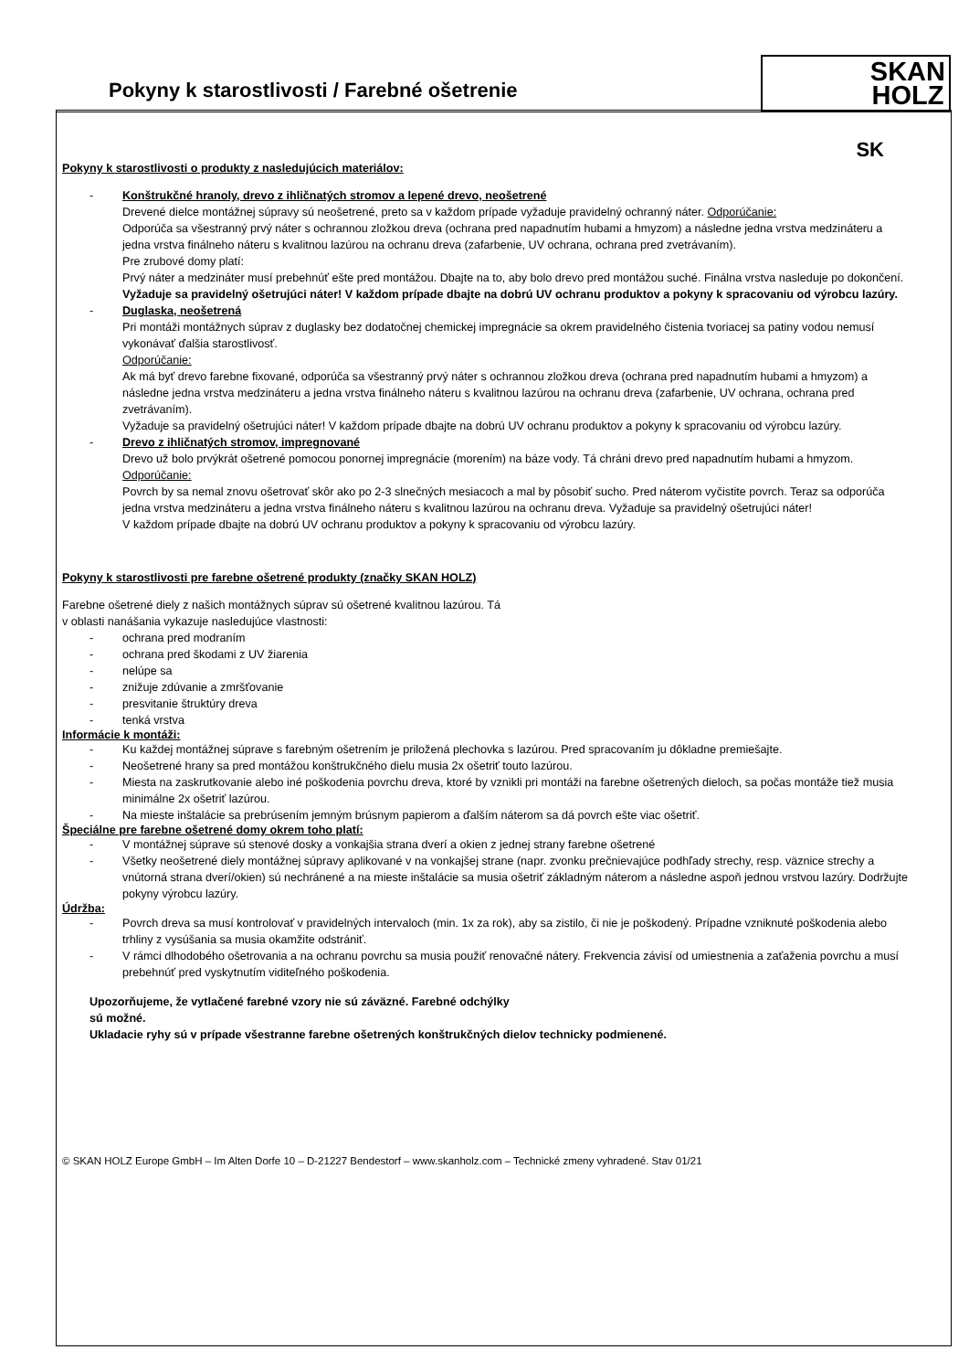Pokyny k starostlivosti / Farebné ošetrenie
SKAN
HOLZ
SK
Pokyny k starostlivosti o produkty z nasledujúcich materiálov:
- Konštrukčné hranoly, drevo z ihličnatých stromov a lepené drevo, neošetrené
Drevené dielce montážnej súpravy sú neošetrené, preto sa v každom prípade vyžaduje pravidelný ochranný náter. Odporúčanie:
Odporúča sa všestranný prvý náter s ochrannou zložkou dreva (ochrana pred napadnutím hubami a hmyzom) a následne jedna vrstva medzináteru a jedna vrstva finálneho náteru s kvalitnou lazúrou na ochranu dreva (zafarbenie, UV ochrana, ochrana pred zvetrávaním).
Pre zrubové domy platí:
Prvý náter a medzináter musí prebehnúť ešte pred montážou. Dbajte na to, aby bolo drevo pred montážou suché. Finálna vrstva nasleduje po dokončení.
Vyžaduje sa pravidelný ošetrujúci náter! V každom prípade dbajte na dobrú UV ochranu produktov a pokyny k spracovaniu od výrobcu lazúry.
- Duglaska, neošetrená
Pri montáži montážnych súprav z duglasky bez dodatočnej chemickej impregnácie sa okrem pravidelného čistenia tvoriacej sa patiny vodou nemusí vykonávať ďalšia starostlivosť.
Odporúčanie:
Ak má byť drevo farebne fixované, odporúča sa všestranný prvý náter s ochrannou zložkou dreva (ochrana pred napadnutím hubami a hmyzom) a následne jedna vrstva medzináteru a jedna vrstva finálneho náteru s kvalitnou lazúrou na ochranu dreva (zafarbenie, UV ochrana, ochrana pred zvetrávaním).
Vyžaduje sa pravidelný ošetrujúci náter! V každom prípade dbajte na dobrú UV ochranu produktov a pokyny k spracovaniu od výrobcu lazúry.
- Drevo z ihličnatých stromov, impregnované
Drevo už bolo prvýkrát ošetrené pomocou ponornej impregnácie (morením) na báze vody. Tá chráni drevo pred napadnutím hubami a hmyzom.
Odporúčanie:
Povrch by sa nemal znovu ošetrovať skôr ako po 2-3 slnečných mesiacoch a mal by pôsobiť sucho. Pred náterom vyčistite povrch. Teraz sa odporúča jedna vrstva medzináteru a jedna vrstva finálneho náteru s kvalitnou lazúrou na ochranu dreva. Vyžaduje sa pravidelný ošetrujúci náter!
V každom prípade dbajte na dobrú UV ochranu produktov a pokyny k spracovaniu od výrobcu lazúry.
Pokyny k starostlivosti pre farebne ošetrené produkty (značky SKAN HOLZ)
Farebne ošetrené diely z našich montážnych súprav sú ošetrené kvalitnou lazúrou. Tá
v oblasti nanášania vykazuje nasledujúce vlastnosti:
- ochrana pred modraním
- ochrana pred škodami z UV žiarenia
- nelúpe sa
- znižuje zdúvanie a zmršťovanie
- presvitanie štruktúry dreva
- tenká vrstva
Informácie k montáži:
- Ku každej montážnej súprave s farebným ošetrením je priložená plechovka s lazúrou. Pred spracovaním ju dôkladne premiešajte.
- Neošetrené hrany sa pred montážou konštrukčného dielu musia 2x ošetriť touto lazúrou.
- Miesta na zaskrutkovanie alebo iné poškodenia povrchu dreva, ktoré by vznikli pri montáži na farebne ošetrených dieloch, sa počas montáže tiež musia minimálne 2x ošetriť lazúrou.
- Na mieste inštalácie sa prebrúsením jemným brúsnym papierom a ďalším náterom sa dá povrch ešte viac ošetriť.
Špeciálne pre farebne ošetrené domy okrem toho platí:
- V montážnej súprave sú stenové dosky a vonkajšia strana dverí a okien z jednej strany farebne ošetrené
- Všetky neošetrené diely montážnej súpravy aplikované v na vonkajšej strane (napr. zvonku prečnievajúce podhľady strechy, resp. väznice strechy a vnútorná strana dverí/okien) sú nechránené a na mieste inštalácie sa musia ošetriť základným náterom a následne aspoň jednou vrstvou lazúry. Dodržujte pokyny výrobcu lazúry.
Údržba:
- Povrch dreva sa musí kontrolovať v pravidelných intervaloch (min. 1x za rok), aby sa zistilo, či nie je poškodený. Prípadne vzniknuté poškodenia alebo trhliny z vysúšania sa musia okamžite odstrániť.
- V rámci dlhodobého ošetrovania a na ochranu povrchu sa musia použiť renovačné nátery. Frekvencia závisí od umiestnenia a zaťaženia povrchu a musí prebehnúť pred vyskytnutím viditeľného poškodenia.
Upozorňujeme, že vytlačené farebné vzory nie sú záväzné. Farebné odchýlky
sú možné.
Ukladacie ryhy sú v prípade všestranne farebne ošetrených konštrukčných dielov technicky podmienené.
© SKAN HOLZ Europe GmbH – Im Alten Dorfe 10 – D-21227 Bendestorf – www.skanholz.com – Technické zmeny vyhradené. Stav 01/21